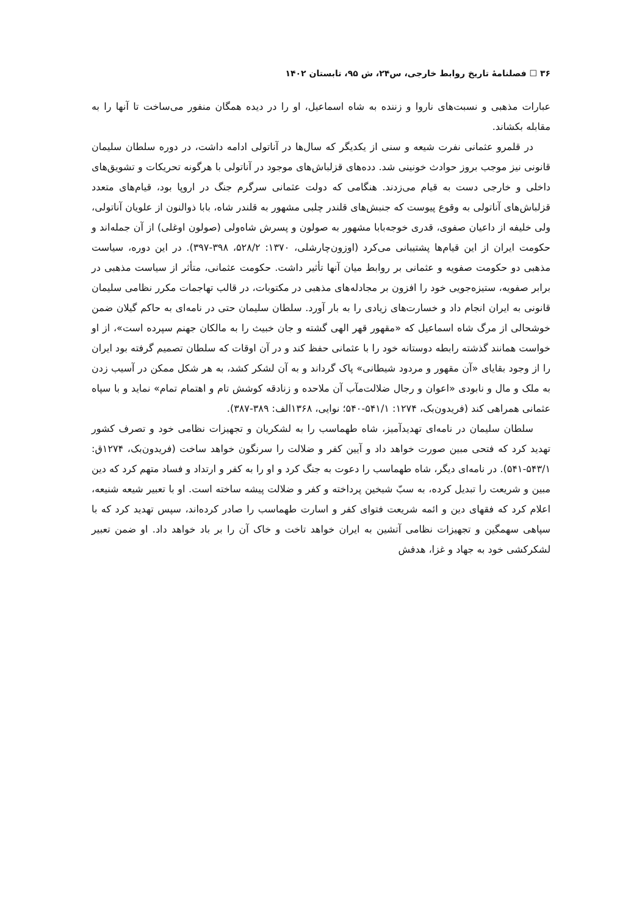۳۶ ☐ فصلنامهٔ تاریخ روابط خارجی، س۲۴، ش ۹۵، تابستان ۱۴۰۲
عبارات مذهبی و نسبت‌های ناروا و زننده به شاه اسماعیل، او را در دیده همگان منفور می‌ساخت تا آنها را به مقابله بکشاند.
در قلمرو عثمانی نفرت شیعه و سنی از یکدیگر که سال‌ها در آناتولی ادامه داشت، در دوره سلطان سلیمان قانونی نیز موجب بروز حوادث خونینی شد. دده‌های قزلباش‌های موجود در آناتولی با هرگونه تحریکات و تشویق‌های داخلی و خارجی دست به قیام می‌زدند. هنگامی که دولت عثمانی سرگرم جنگ در اروپا بود، قیام‌های متعدد قزلباش‌های آناتولی به وقوع پیوست که جنبش‌های قلندر چلبی مشهور به قلندر شاه، بابا ذوالنون از علویان آناتولی، ولی خلیفه از داعیان صفوی، قدری خوجه‌بابا مشهور به صولون و پسرش شاه‌ولی (صولون اوغلی) از آن جمله‌اند و حکومت ایران از این قیام‌ها پشتیبانی می‌کرد (اوزون‌چارشلی، ۱۳۷۰: ۵۲۸/۲، ۳۹۸-۳۹۷). در این دوره، سیاست مذهبی دو حکومت صفویه و عثمانی بر روابط میان آنها تأثیر داشت. حکومت عثمانی، متأثر از سیاست مذهبی در برابر صفویه، ستیزه‌جویی خود را افزون بر مجادله‌های مذهبی در مکتوبات، در قالب تهاجمات مکرر نظامی سلیمان قانونی به ایران انجام داد و خسارت‌های زیادی را به بار آورد. سلطان سلیمان حتی در نامه‌ای به حاکم گیلان ضمن خوشحالی از مرگ شاه اسماعیل که «مقهور قهر الهی گشته و جان خبیث را به مالکان جهنم سپرده است»، از او خواست همانند گذشته رابطه دوستانه خود را با عثمانی حفظ کند و در آن اوقات که سلطان تصمیم گرفته بود ایران را از وجود بقایای «آن مقهور و مردود شیطانی» پاک گرداند و به آن لشکر کشد، به هر شکل ممکن در آسیب زدن به ملک و مال و نابودی «اعوان و رجال ضلالت‌مآب آن ملاحده و زنادقه کوشش تام و اهتمام تمام» نماید و با سپاه عثمانی همراهی کند (فریدون‌بک، ۱۲۷۴: ۵۴۱/۱-۵۴۰؛ نوایی، ۱۳۶۸الف: ۳۸۹-۳۸۷).
سلطان سلیمان در نامه‌ای تهدیدآمیز، شاه طهماسب را به لشکریان و تجهیزات نظامی خود و تصرف کشور تهدید کرد که فتحی مبین صورت خواهد داد و آیین کفر و ضلالت را سرنگون خواهد ساخت (فریدون‌بک، ۱۲۷۴ق: ۵۴۳/۱-۵۴۱). در نامه‌ای دیگر، شاه طهماسب را دعوت به جنگ کرد و او را به کفر و ارتداد و فساد متهم کرد که دین مبین و شریعت را تبدیل کرده، به سبّ شیخین پرداخته و کفر و ضلالت پیشه ساخته است. او با تعبیر شیعه شنیعه، اعلام کرد که فقهای دین و ائمه شریعت فتوای کفر و اسارت طهماسب را صادر کرده‌اند، سپس تهدید کرد که با سپاهی سهمگین و تجهیزات نظامی آتشین به ایران خواهد تاخت و خاک آن را بر باد خواهد داد. او ضمن تعبیر لشکرکشی خود به جهاد و غزا، هدفش